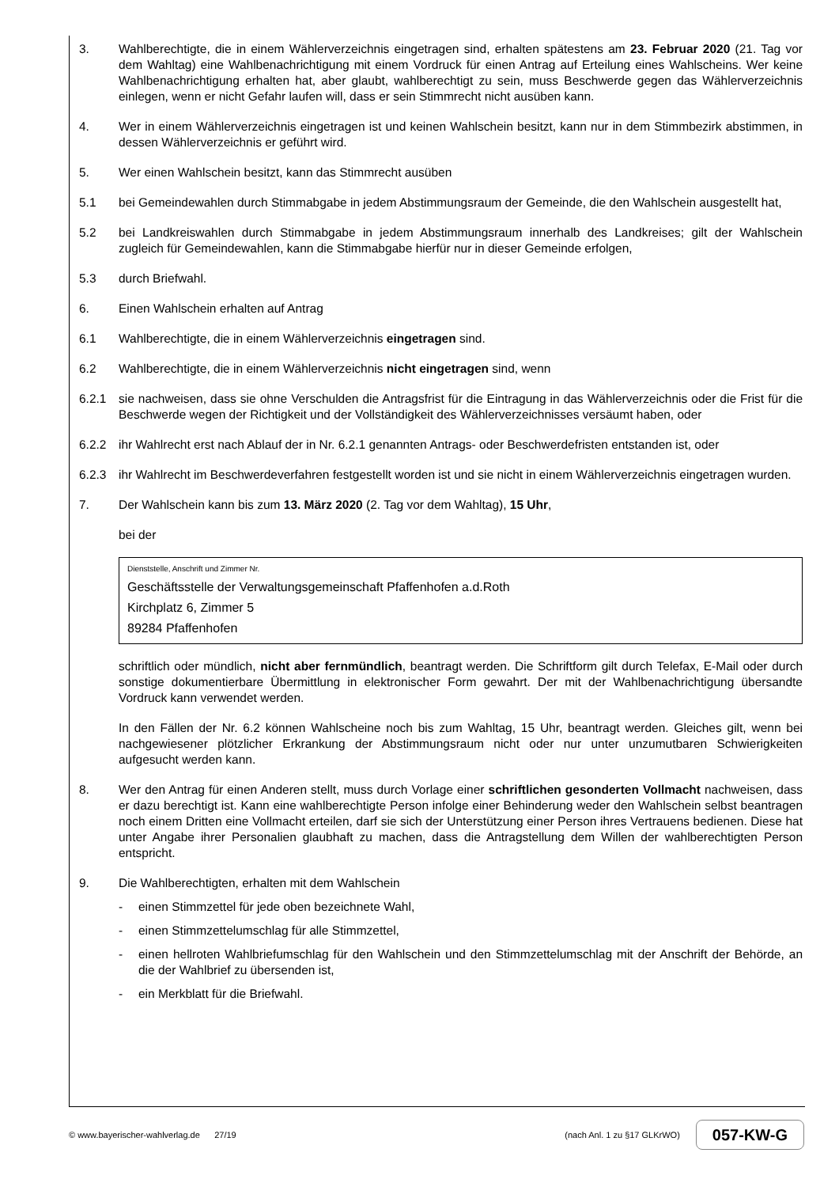3. Wahlberechtigte, die in einem Wählerverzeichnis eingetragen sind, erhalten spätestens am 23. Februar 2020 (21. Tag vor dem Wahltag) eine Wahlbenachrichtigung mit einem Vordruck für einen Antrag auf Erteilung eines Wahlscheins. Wer keine Wahlbenachrichtigung erhalten hat, aber glaubt, wahlberechtigt zu sein, muss Beschwerde gegen das Wählerverzeichnis einlegen, wenn er nicht Gefahr laufen will, dass er sein Stimmrecht nicht ausüben kann.
4. Wer in einem Wählerverzeichnis eingetragen ist und keinen Wahlschein besitzt, kann nur in dem Stimmbezirk abstimmen, in dessen Wählerverzeichnis er geführt wird.
5. Wer einen Wahlschein besitzt, kann das Stimmrecht ausüben
5.1 bei Gemeindewahlen durch Stimmabgabe in jedem Abstimmungsraum der Gemeinde, die den Wahlschein ausgestellt hat,
5.2 bei Landkreiswahlen durch Stimmabgabe in jedem Abstimmungsraum innerhalb des Landkreises; gilt der Wahlschein zugleich für Gemeindewahlen, kann die Stimmabgabe hierfür nur in dieser Gemeinde erfolgen,
5.3 durch Briefwahl.
6. Einen Wahlschein erhalten auf Antrag
6.1 Wahlberechtigte, die in einem Wählerverzeichnis eingetragen sind.
6.2 Wahlberechtigte, die in einem Wählerverzeichnis nicht eingetragen sind, wenn
6.2.1 sie nachweisen, dass sie ohne Verschulden die Antragsfrist für die Eintragung in das Wählerverzeichnis oder die Frist für die Beschwerde wegen der Richtigkeit und der Vollständigkeit des Wählerverzeichnisses versäumt haben, oder
6.2.2 ihr Wahlrecht erst nach Ablauf der in Nr. 6.2.1 genannten Antrags- oder Beschwerdefristen entstanden ist, oder
6.2.3 ihr Wahlrecht im Beschwerdeverfahren festgestellt worden ist und sie nicht in einem Wählerverzeichnis eingetragen wurden.
7. Der Wahlschein kann bis zum 13. März 2020 (2. Tag vor dem Wahltag), 15 Uhr,
bei der
Dienststelle, Anschrift und Zimmer Nr.
Geschäftsstelle der Verwaltungsgemeinschaft Pfaffenhofen a.d.Roth
Kirchplatz 6, Zimmer 5
89284 Pfaffenhofen
schriftlich oder mündlich, nicht aber fernmündlich, beantragt werden. Die Schriftform gilt durch Telefax, E-Mail oder durch sonstige dokumentierbare Übermittlung in elektronischer Form gewahrt. Der mit der Wahlbenachrichtigung übersandte Vordruck kann verwendet werden.
In den Fällen der Nr. 6.2 können Wahlscheine noch bis zum Wahltag, 15 Uhr, beantragt werden. Gleiches gilt, wenn bei nachgewiesener plötzlicher Erkrankung der Abstimmungsraum nicht oder nur unter unzumutbaren Schwierigkeiten aufgesucht werden kann.
8. Wer den Antrag für einen Anderen stellt, muss durch Vorlage einer schriftlichen gesonderten Vollmacht nachweisen, dass er dazu berechtigt ist. Kann eine wahlberechtigte Person infolge einer Behinderung weder den Wahlschein selbst beantragen noch einem Dritten eine Vollmacht erteilen, darf sie sich der Unterstützung einer Person ihres Vertrauens bedienen. Diese hat unter Angabe ihrer Personalien glaubhaft zu machen, dass die Antragstellung dem Willen der wahlberechtigten Person entspricht.
9. Die Wahlberechtigten, erhalten mit dem Wahlschein
- einen Stimmzettel für jede oben bezeichnete Wahl,
- einen Stimmzettelumschlag für alle Stimmzettel,
- einen hellroten Wahlbriefumschlag für den Wahlschein und den Stimmzettelumschlag mit der Anschrift der Behörde, an die der Wahlbrief zu übersenden ist,
- ein Merkblatt für die Briefwahl.
© www.bayerischer-wahlverlag.de 27/19 (nach Anl. 1 zu §17 GLKrWO) 057-KW-G